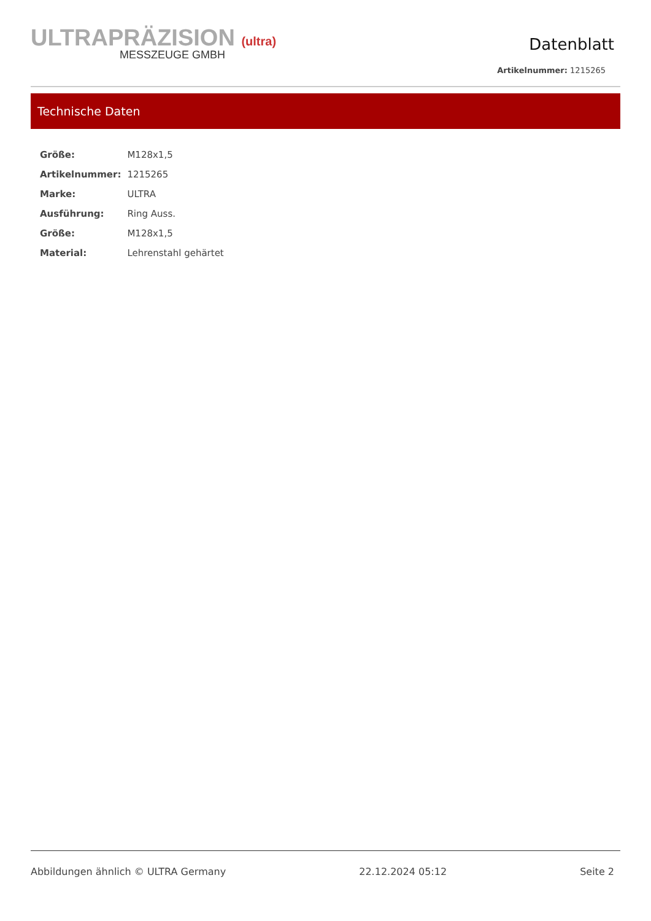ULTRAPRÄZISION (ultra)
MESSZEUGE GMBH
Datenblatt
Artikelnummer: 1215265
Technische Daten
| Größe: | M128x1,5 |
| Artikelnummer: | 1215265 |
| Marke: | ULTRA |
| Ausführung: | Ring Auss. |
| Größe: | M128x1,5 |
| Material: | Lehrenstahl gehärtet |
Abbildungen ähnlich © ULTRA Germany 22.12.2024 05:12 Seite 2